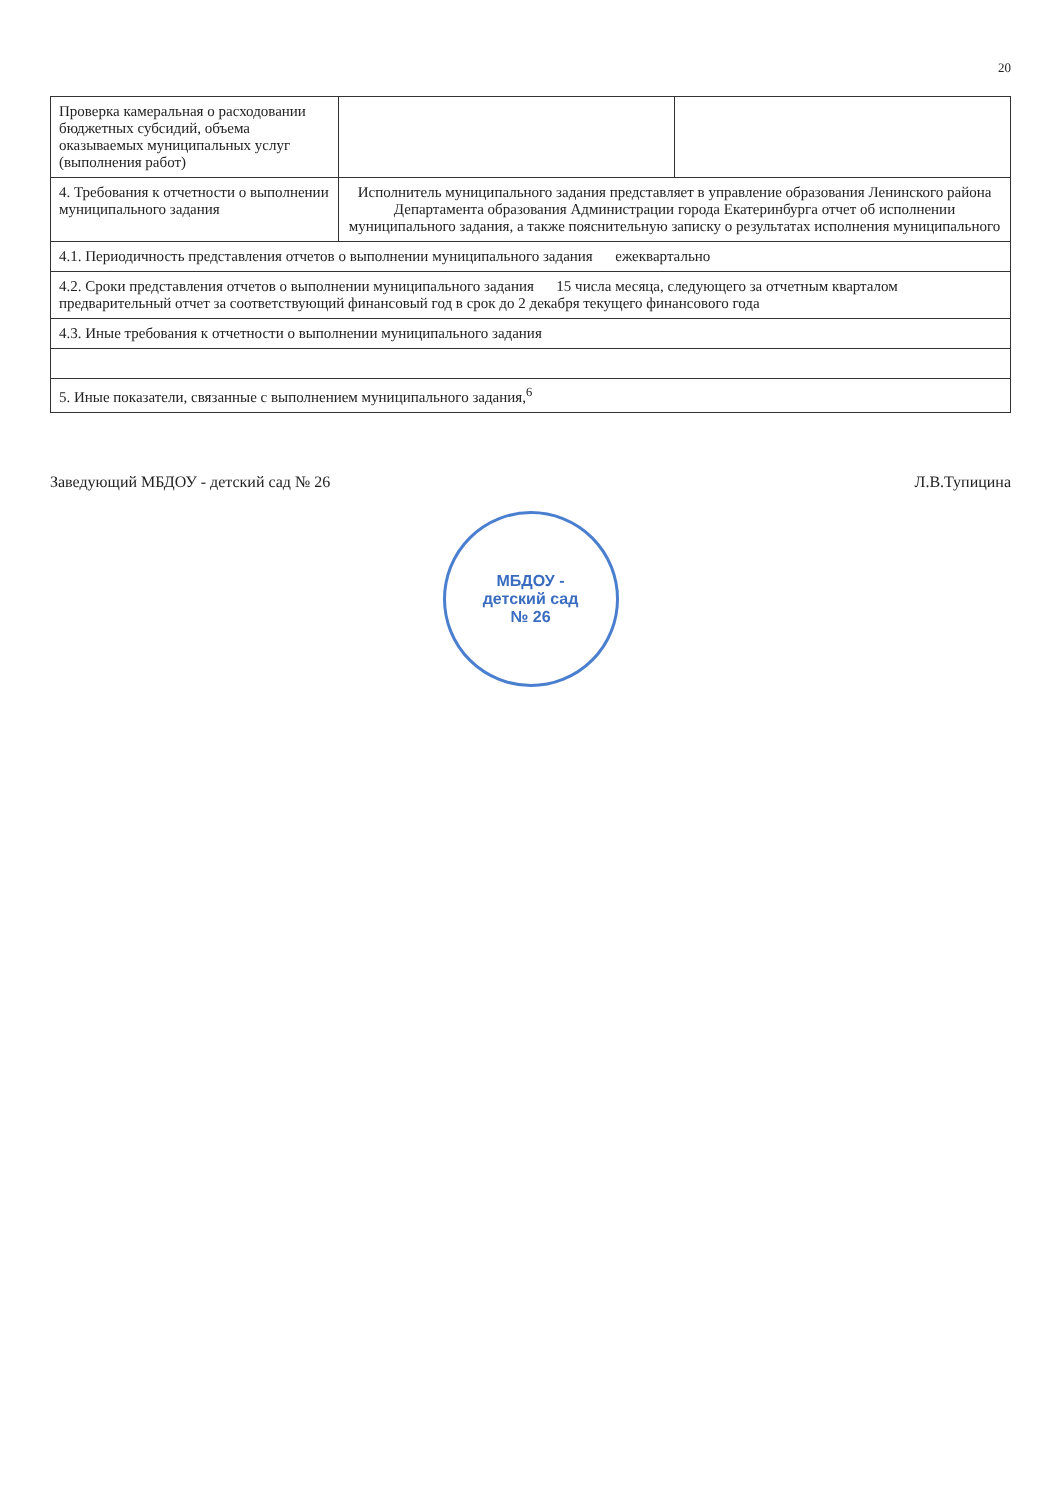20
| Проверка камеральная о расходовании бюджетных субсидий, объема оказываемых муниципальных услуг (выполнения работ) | | |
| 4. Требования к отчетности о выполнении муниципального задания | Исполнитель муниципального задания представляет в управление образования Ленинского района Департамента образования Администрации города Екатеринбурга отчет об исполнении муниципального задания, а также пояснительную записку о результатах исполнения муниципального | |
| 4.1. Периодичность представления отчетов о выполнении муниципального задания ежеквартально | | |
| 4.2. Сроки представления отчетов о выполнении муниципального задания 15 числа месяца, следующего за отчетным кварталом предварительный отчет за соответствующий финансовый год в срок до 2 декабря текущего финансового года | | |
| 4.3. Иные требования к отчетности о выполнении муниципального задания | | |
| 5. Иные показатели, связанные с выполнением муниципального задания,<sup>6</sup> | | |
Заведующий МБДОУ - детский сад № 26 Л.В.Тупицина
МБДОУ -
детский сад
№ 26